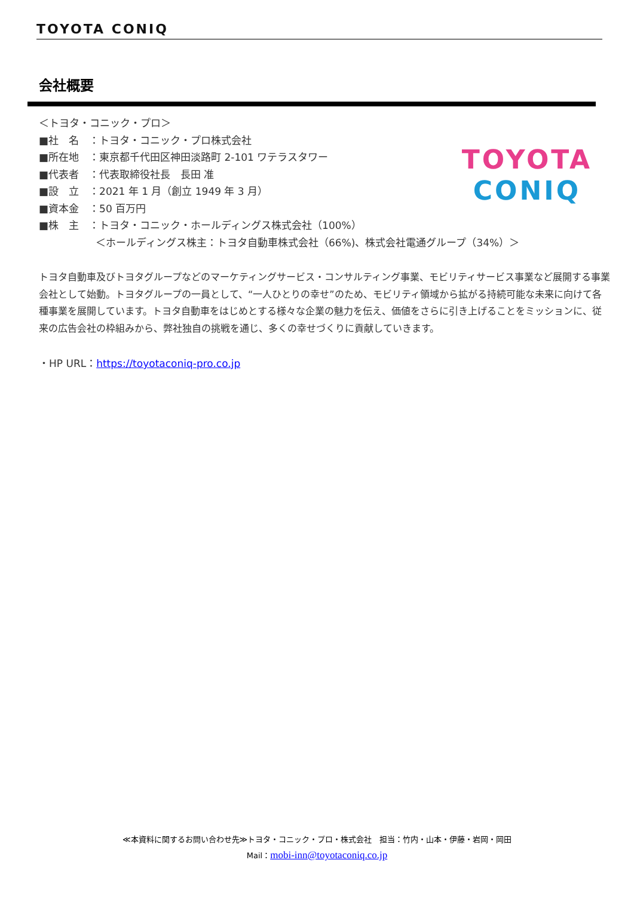TOYOTA CONIQ
会社概要
TOYOTA
CONIQ
＜トヨタ・コニック・プロ＞
■社　名　：トヨタ・コニック・プロ株式会社
■所在地　：東京都千代田区神田淡路町 2-101 ワテラスタワー
■代表者　：代表取締役社長　長田 准
■設　立　：2021 年 1 月（創立 1949 年 3 月）
■資本金　：50 百万円
■株　主　：トヨタ・コニック・ホールディングス株式会社（100%）
＜ホールディングス株主：トヨタ自動車株式会社（66%)、株式会社電通グループ（34%）＞
トヨタ自動車及びトヨタグループなどのマーケティングサービス・コンサルティング事業、モビリティサービス事業など展開する事業会社として始動。トヨタグループの一員として、“一人ひとりの幸せ”のため、モビリティ領域から拡がる持続可能な未来に向けて各種事業を展開しています。トヨタ自動車をはじめとする様々な企業の魅力を伝え、価値をさらに引き上げることをミッションに、従来の広告会社の枠組みから、弊社独自の挑戦を通じ、多くの幸せづくりに貢献していきます。
・HP URL：https://toyotaconiq-pro.co.jp
≪本資料に関するお問い合わせ先≫トヨタ・コニック・プロ・株式会社　担当：竹内・山本・伊藤・岩岡・岡田
Mail：mobi-inn@toyotaconiq.co.jp